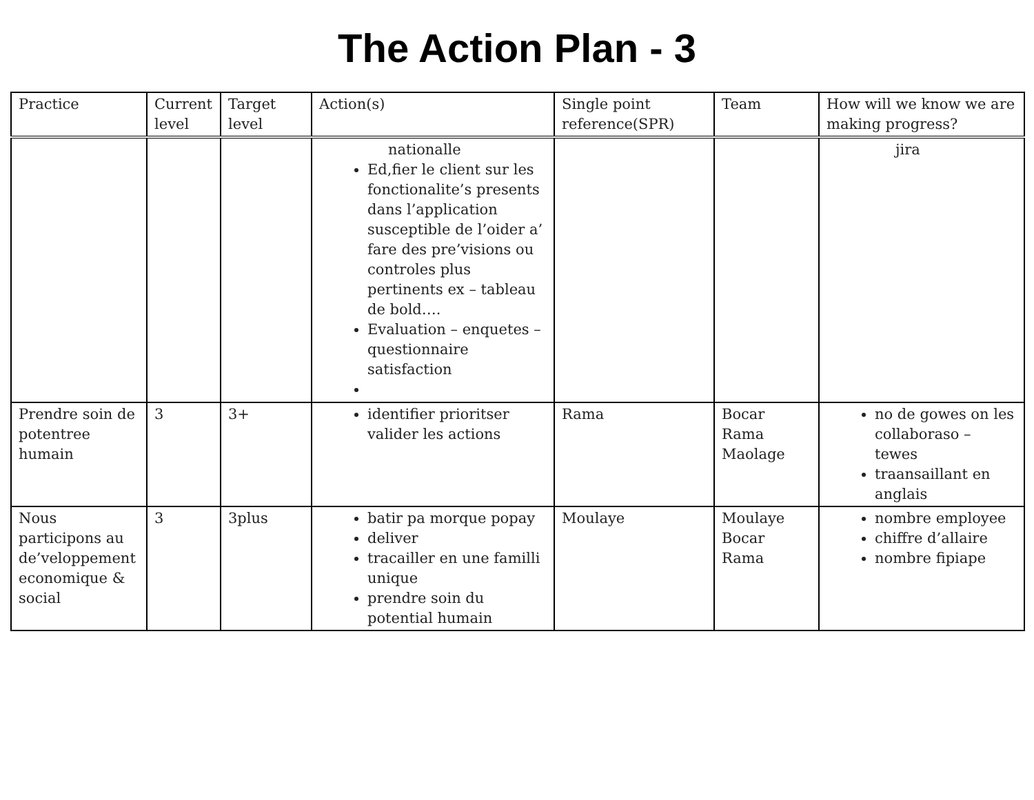The Action Plan - 3
| Practice | Current level | Target level | Action(s) | Single point reference(SPR) | Team | How will we know we are making progress? |
| --- | --- | --- | --- | --- | --- | --- |
| | | | nationalle Ed,fier le client sur les fonctionalite’s presents dans l’application susceptible de l’oider a’ fare des pre’visions ou controles plus pertinents ex – tableau de bold…. Evaluation – enquetes – questionnaire satisfaction | | | jira |
| Prendre soin de potentree humain | 3 | 3+ | identifier prioritser valider les actions | Rama | Bocar Rama Maolage | no de gowes on les collaboraso – tewes traansaillant en anglais |
| Nous participons au de’veloppement economique & social | 3 | 3plus | batir pa morque popay deliver tracailler en une familli unique prendre soin du potential humain | Moulaye | Moulaye Bocar Rama | nombre employee chiffre d’allaire nombre fipiape |